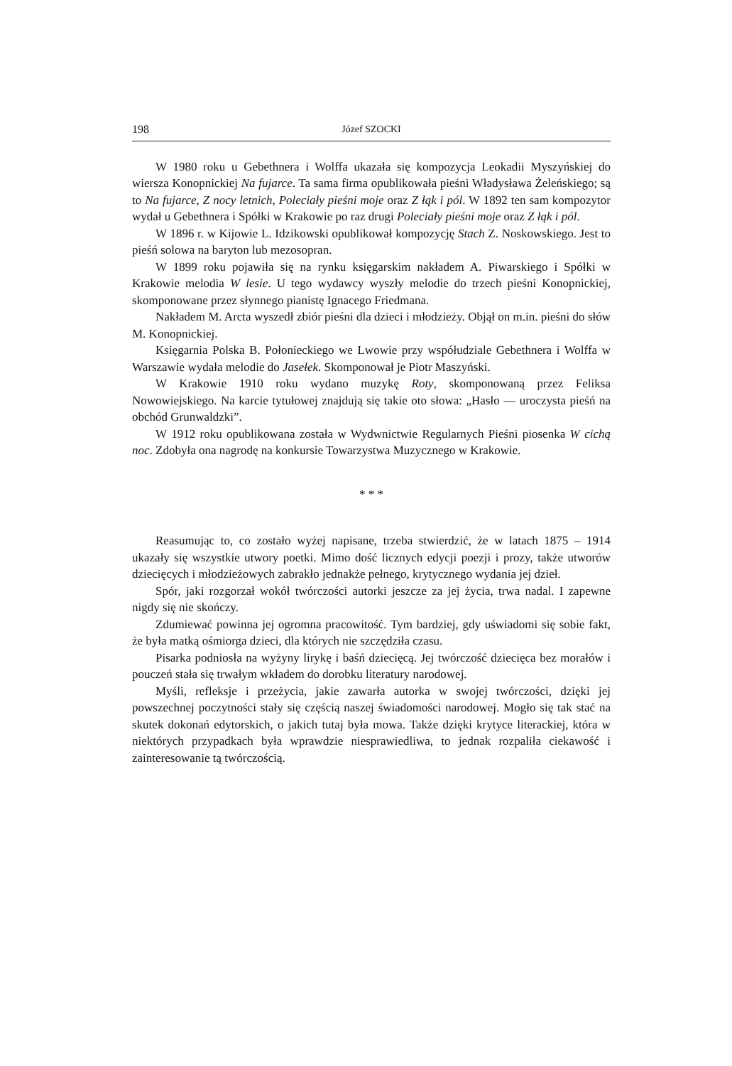198 Józef SZOCKI
W 1980 roku u Gebethnera i Wolffa ukazała się kompozycja Leokadii Myszyńskiej do wiersza Konopnickiej Na fujarce. Ta sama firma opublikowała pieśni Władysława Żeleńskiego; są to Na fujarce, Z nocy letnich, Poleciały pieśni moje oraz Z łąk i pól. W 1892 ten sam kompozytor wydał u Gebethnera i Spółki w Krakowie po raz drugi Poleciały pieśni moje oraz Z łąk i pól.
W 1896 r. w Kijowie L. Idzikowski opublikował kompozycję Stach Z. Noskowskiego. Jest to pieśń solowa na baryton lub mezosopran.
W 1899 roku pojawiła się na rynku księgarskim nakładem A. Piwarskiego i Spółki w Krakowie melodia W lesie. U tego wydawcy wyszły melodie do trzech pieśni Konopnickiej, skomponowane przez słynnego pianistę Ignacego Friedmana.
Nakładem M. Arcta wyszedł zbiór pieśni dla dzieci i młodzieży. Objął on m.in. pieśni do słów M. Konopnickiej.
Księgarnia Polska B. Połonieckiego we Lwowie przy współudziale Gebethnera i Wolffa w Warszawie wydała melodie do Jasełek. Skomponował je Piotr Maszyński.
W Krakowie 1910 roku wydano muzykę Roty, skomponowaną przez Feliksa Nowowiejskiego. Na karcie tytułowej znajdują się takie oto słowa: „Hasło — uroczysta pieśń na obchód Grunwaldzki”.
W 1912 roku opublikowana została w Wydwnictwie Regularnych Pieśni piosenka W cichą noc. Zdobyła ona nagrodę na konkursie Towarzystwa Muzycznego w Krakowie.
* * *
Reasumując to, co zostało wyżej napisane, trzeba stwierdzić, że w latach 1875 – 1914 ukazały się wszystkie utwory poetki. Mimo dość licznych edycji poezji i prozy, także utworów dziecięcych i młodzieżowych zabrakło jednakże pełnego, krytycznego wydania jej dzieł.
Spór, jaki rozgorzał wokół twórczości autorki jeszcze za jej życia, trwa nadal. I zapewne nigdy się nie skończy.
Zdumiewać powinna jej ogromna pracowitość. Tym bardziej, gdy uświadomi się sobie fakt, że była matką ośmiorga dzieci, dla których nie szczędziła czasu.
Pisarka podniosła na wyżyny lirykę i baśń dziecięcą. Jej twórczość dziecięca bez morałów i pouczeń stała się trwałym wkładem do dorobku literatury narodowej.
Myśli, refleksje i przeżycia, jakie zawarła autorka w swojej twórczości, dzięki jej powszechnej poczytności stały się częścią naszej świadomości narodowej. Mogło się tak stać na skutek dokonań edytorskich, o jakich tutaj była mowa. Także dzięki krytyce literackiej, która w niektórych przypadkach była wprawdzie niesprawiedliwa, to jednak rozpaliła ciekawość i zainteresowanie tą twórczością.